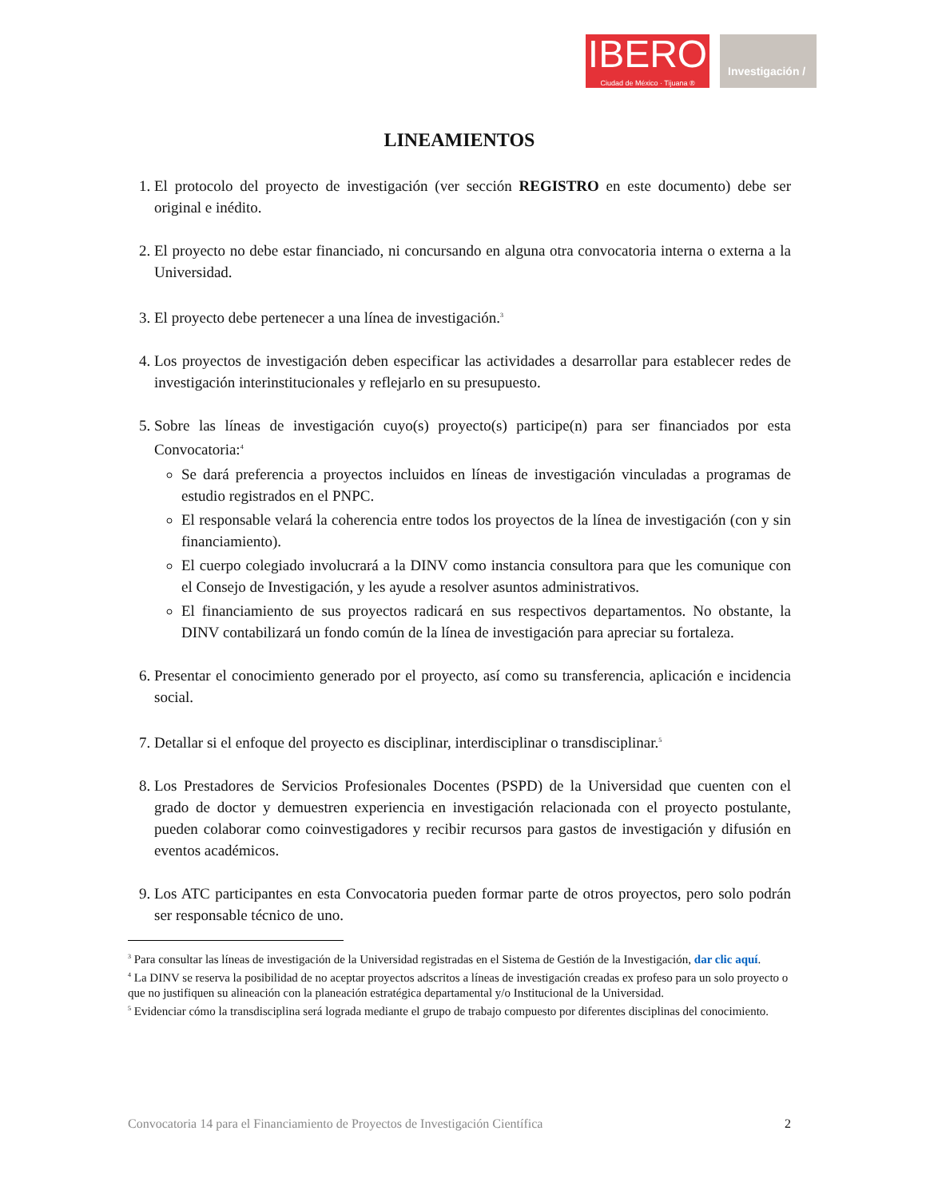IBERO
Ciudad de México · Tijuana ®
Investigación /
LINEAMIENTOS
1. El protocolo del proyecto de investigación (ver sección REGISTRO en este documento) debe ser original e inédito.
2. El proyecto no debe estar financiado, ni concursando en alguna otra convocatoria interna o externa a la Universidad.
3. El proyecto debe pertenecer a una línea de investigación.<sup>3</sup>
4. Los proyectos de investigación deben especificar las actividades a desarrollar para establecer redes de investigación interinstitucionales y reflejarlo en su presupuesto.
5. Sobre las líneas de investigación cuyo(s) proyecto(s) participe(n) para ser financiados por esta Convocatoria:<sup>4</sup>
Se dará preferencia a proyectos incluidos en líneas de investigación vinculadas a programas de estudio registrados en el PNPC.
El responsable velará la coherencia entre todos los proyectos de la línea de investigación (con y sin financiamiento).
El cuerpo colegiado involucrará a la DINV como instancia consultora para que les comunique con el Consejo de Investigación, y les ayude a resolver asuntos administrativos.
El financiamiento de sus proyectos radicará en sus respectivos departamentos. No obstante, la DINV contabilizará un fondo común de la línea de investigación para apreciar su fortaleza.
6. Presentar el conocimiento generado por el proyecto, así como su transferencia, aplicación e incidencia social.
7. Detallar si el enfoque del proyecto es disciplinar, interdisciplinar o transdisciplinar.<sup>5</sup>
8. Los Prestadores de Servicios Profesionales Docentes (PSPD) de la Universidad que cuenten con el grado de doctor y demuestren experiencia en investigación relacionada con el proyecto postulante, pueden colaborar como coinvestigadores y recibir recursos para gastos de investigación y difusión en eventos académicos.
9. Los ATC participantes en esta Convocatoria pueden formar parte de otros proyectos, pero solo podrán ser responsable técnico de uno.
<sup>3</sup> Para consultar las líneas de investigación de la Universidad registradas en el Sistema de Gestión de la Investigación, dar clic aquí.
<sup>4</sup> La DINV se reserva la posibilidad de no aceptar proyectos adscritos a líneas de investigación creadas ex profeso para un solo proyecto o que no justifiquen su alineación con la planeación estratégica departamental y/o Institucional de la Universidad.
<sup>5</sup> Evidenciar cómo la transdisciplina será lograda mediante el grupo de trabajo compuesto por diferentes disciplinas del conocimiento.
Convocatoria 14 para el Financiamiento de Proyectos de Investigación Científica 2